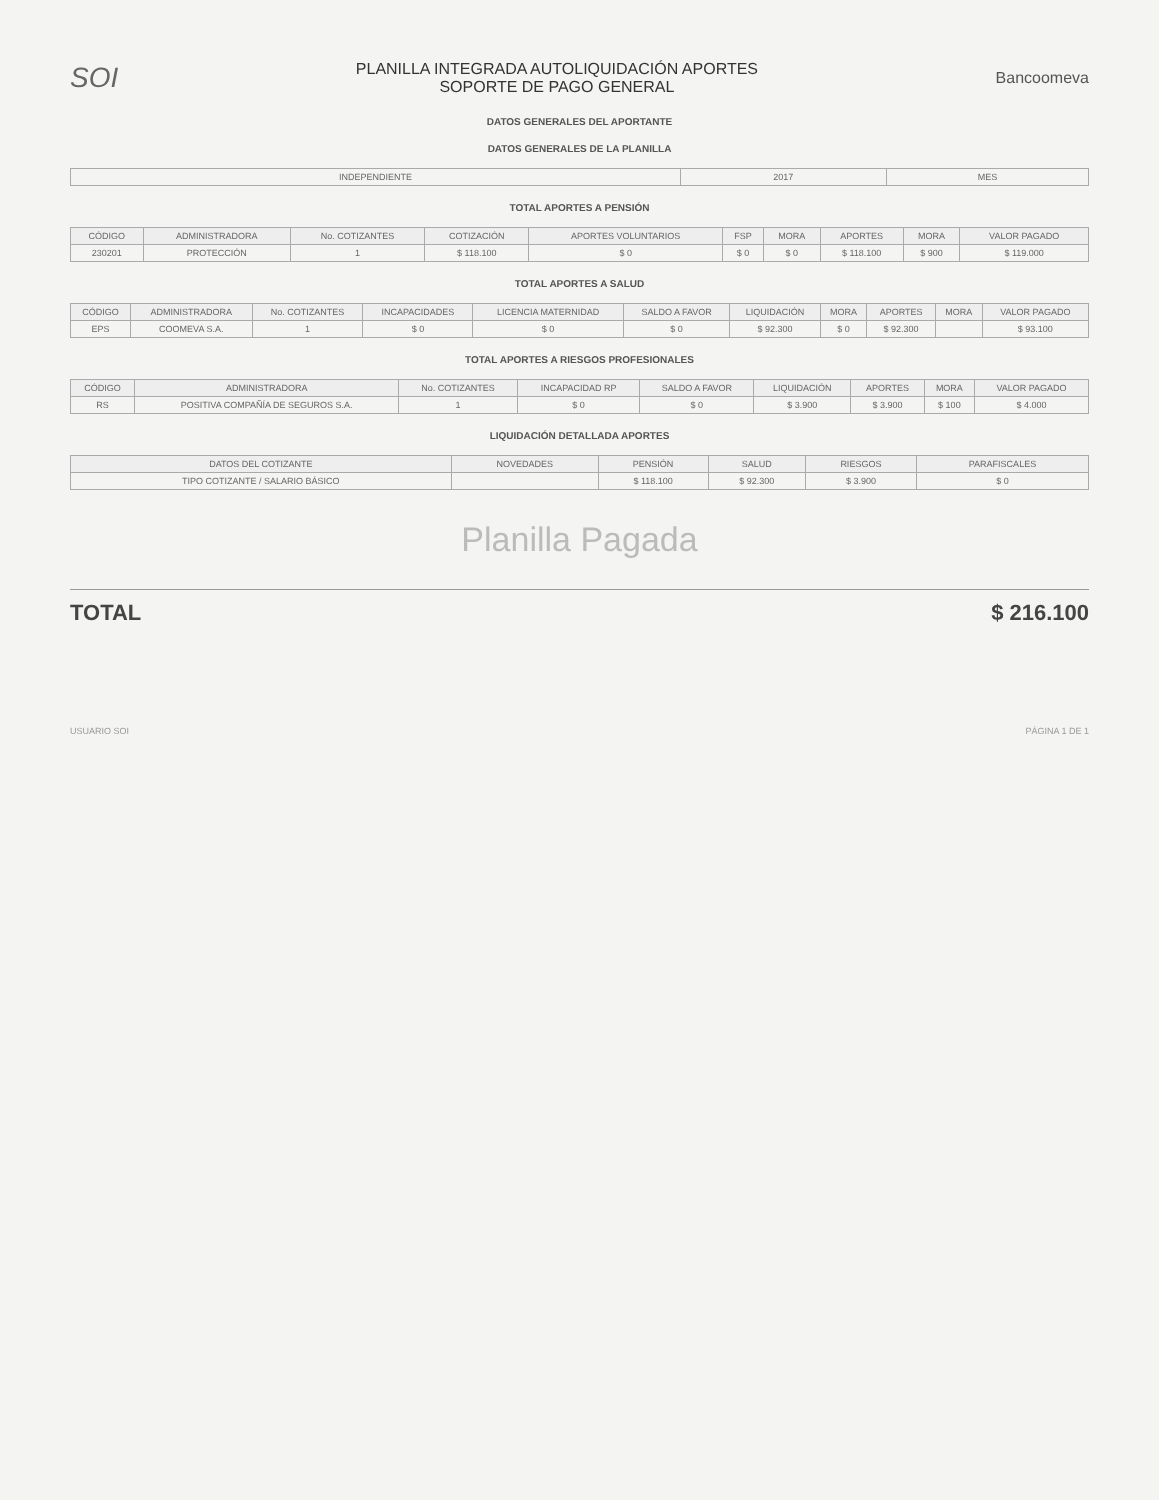SOI
PLANILLA INTEGRADA AUTOLIQUIDACIÓN APORTES
SOPORTE DE PAGO GENERAL
Bancoomeva
DATOS GENERALES DEL APORTANTE
DATOS GENERALES DE LA PLANILLA
| INDEPENDIENTE | 2017 | MES |
TOTAL APORTES A PENSIÓN
| CÓDIGO | ADMINISTRADORA | No. COTIZANTES | COTIZACIÓN | APORTES VOLUNTARIOS | FSP | MORA | APORTES | MORA | VALOR PAGADO |
| --- | --- | --- | --- | --- | --- | --- | --- | --- | --- |
| 230201 | PROTECCIÓN | 1 | $ 118.100 | $ 0 | $ 0 | $ 0 | $ 118.100 | $ 900 | $ 119.000 |
TOTAL APORTES A SALUD
| CÓDIGO | ADMINISTRADORA | No. COTIZANTES | INCAPACIDADES | LICENCIA MATERNIDAD | SALDO A FAVOR | LIQUIDACIÓN | MORA | APORTES | MORA | VALOR PAGADO |
| --- | --- | --- | --- | --- | --- | --- | --- | --- | --- | --- |
| EPS | COOMEVA S.A. | 1 | $ 0 | $ 0 | $ 0 | $ 92.300 | $ 0 | $ 92.300 | | $ 93.100 |
TOTAL APORTES A RIESGOS PROFESIONALES
| CÓDIGO | ADMINISTRADORA | No. COTIZANTES | INCAPACIDAD RP | SALDO A FAVOR | LIQUIDACIÓN | APORTES | MORA | VALOR PAGADO |
| --- | --- | --- | --- | --- | --- | --- | --- | --- |
| RS | POSITIVA COMPAÑÍA DE SEGUROS S.A. | 1 | $ 0 | $ 0 | $ 3.900 | $ 3.900 | $ 100 | $ 4.000 |
LIQUIDACIÓN DETALLADA APORTES
| DATOS DEL COTIZANTE | NOVEDADES | PENSIÓN | SALUD | RIESGOS | PARAFISCALES |
| --- | --- | --- | --- | --- | --- |
| TIPO COTIZANTE / SALARIO BÁSICO | | $ 118.100 | $ 92.300 | $ 3.900 | $ 0 |
Planilla Pagada
TOTAL $ 216.100
USUARIO SOI PÁGINA 1 DE 1